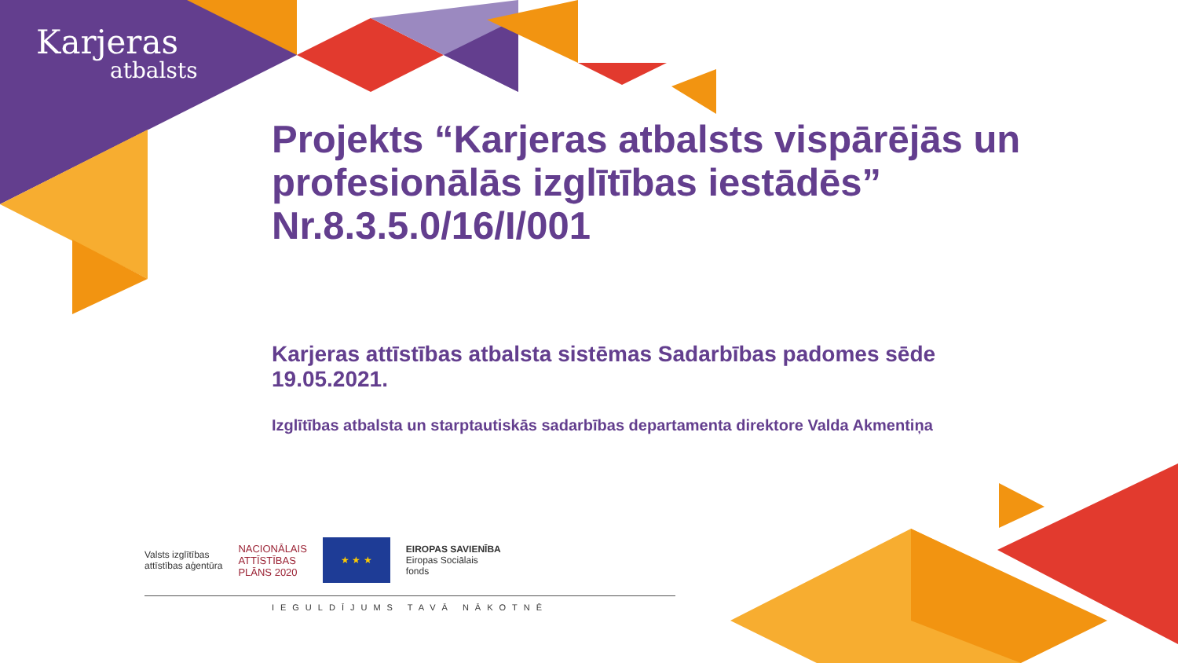Karjeras
atbalsts
Projekts “Karjeras atbalsts vispārējās un profesionālās izglītības iestādēs” Nr.8.3.5.0/16/I/001
Karjeras attīstības atbalsta sistēmas Sadarbības padomes sēde 19.05.2021.
Izglītības atbalsta un starptautiskās sadarbības departamenta direktore Valda Akmentiņa
Valsts izglītības
attīstības aģentūra
NACIONĀLAIS
ATTĪSTĪBAS
PLĀNS 2020
★ ★ ★
EIROPAS SAVIENĪBA
Eiropas Sociālais
fonds
IEGULDĪJUMS TAVĀ NĀKOTNĒ